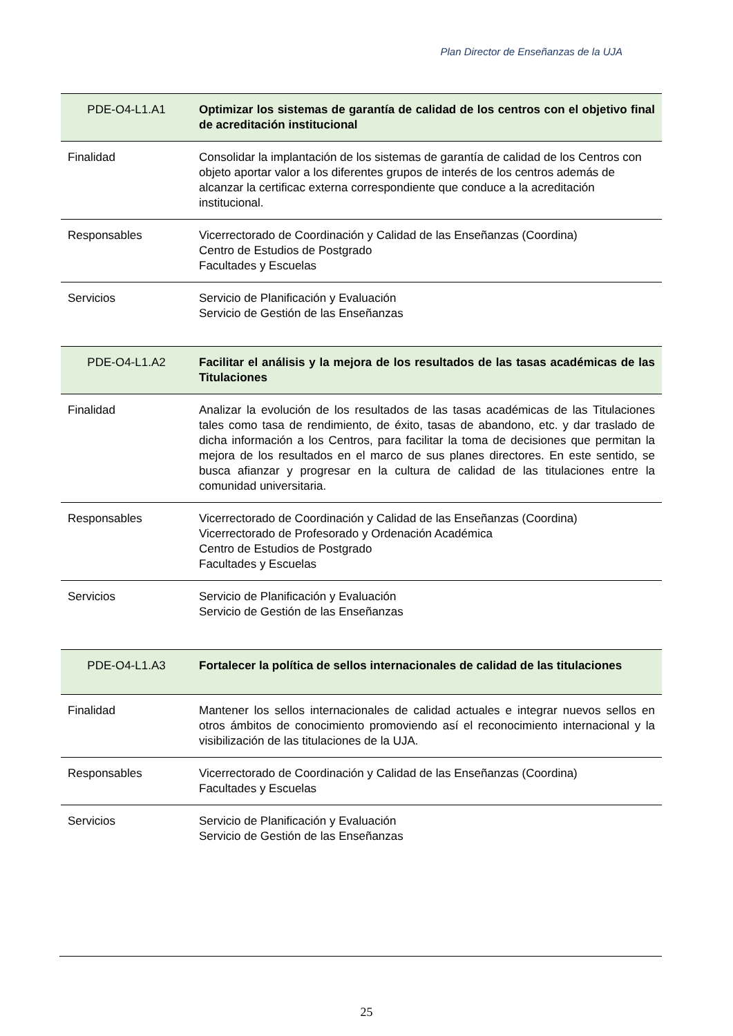Plan Director de Enseñanzas de la UJA
| PDE-O4-L1.A1 | Optimizar los sistemas de garantía de calidad de los centros con el objetivo final de acreditación institucional |
| Finalidad | Consolidar la implantación de los sistemas de garantía de calidad de los Centros con objeto aportar valor a los diferentes grupos de interés de los centros además de alcanzar la certificac externa correspondiente que conduce a la acreditación institucional. |
| Responsables | Vicerrectorado de Coordinación y Calidad de las Enseñanzas (Coordina) Centro de Estudios de Postgrado Facultades y Escuelas |
| Servicios | Servicio de Planificación y Evaluación Servicio de Gestión de las Enseñanzas |
| PDE-O4-L1.A2 | Facilitar el análisis y la mejora de los resultados de las tasas académicas de las Titulaciones |
| Finalidad | Analizar la evolución de los resultados de las tasas académicas de las Titulaciones tales como tasa de rendimiento, de éxito, tasas de abandono, etc. y dar traslado de dicha información a los Centros, para facilitar la toma de decisiones que permitan la mejora de los resultados en el marco de sus planes directores. En este sentido, se busca afianzar y progresar en la cultura de calidad de las titulaciones entre la comunidad universitaria. |
| Responsables | Vicerrectorado de Coordinación y Calidad de las Enseñanzas (Coordina) Vicerrectorado de Profesorado y Ordenación Académica Centro de Estudios de Postgrado Facultades y Escuelas |
| Servicios | Servicio de Planificación y Evaluación Servicio de Gestión de las Enseñanzas |
| PDE-O4-L1.A3 | Fortalecer la política de sellos internacionales de calidad de las titulaciones |
| Finalidad | Mantener los sellos internacionales de calidad actuales e integrar nuevos sellos en otros ámbitos de conocimiento promoviendo así el reconocimiento internacional y la visibilización de las titulaciones de la UJA. |
| Responsables | Vicerrectorado de Coordinación y Calidad de las Enseñanzas (Coordina) Facultades y Escuelas |
| Servicios | Servicio de Planificación y Evaluación Servicio de Gestión de las Enseñanzas |
25